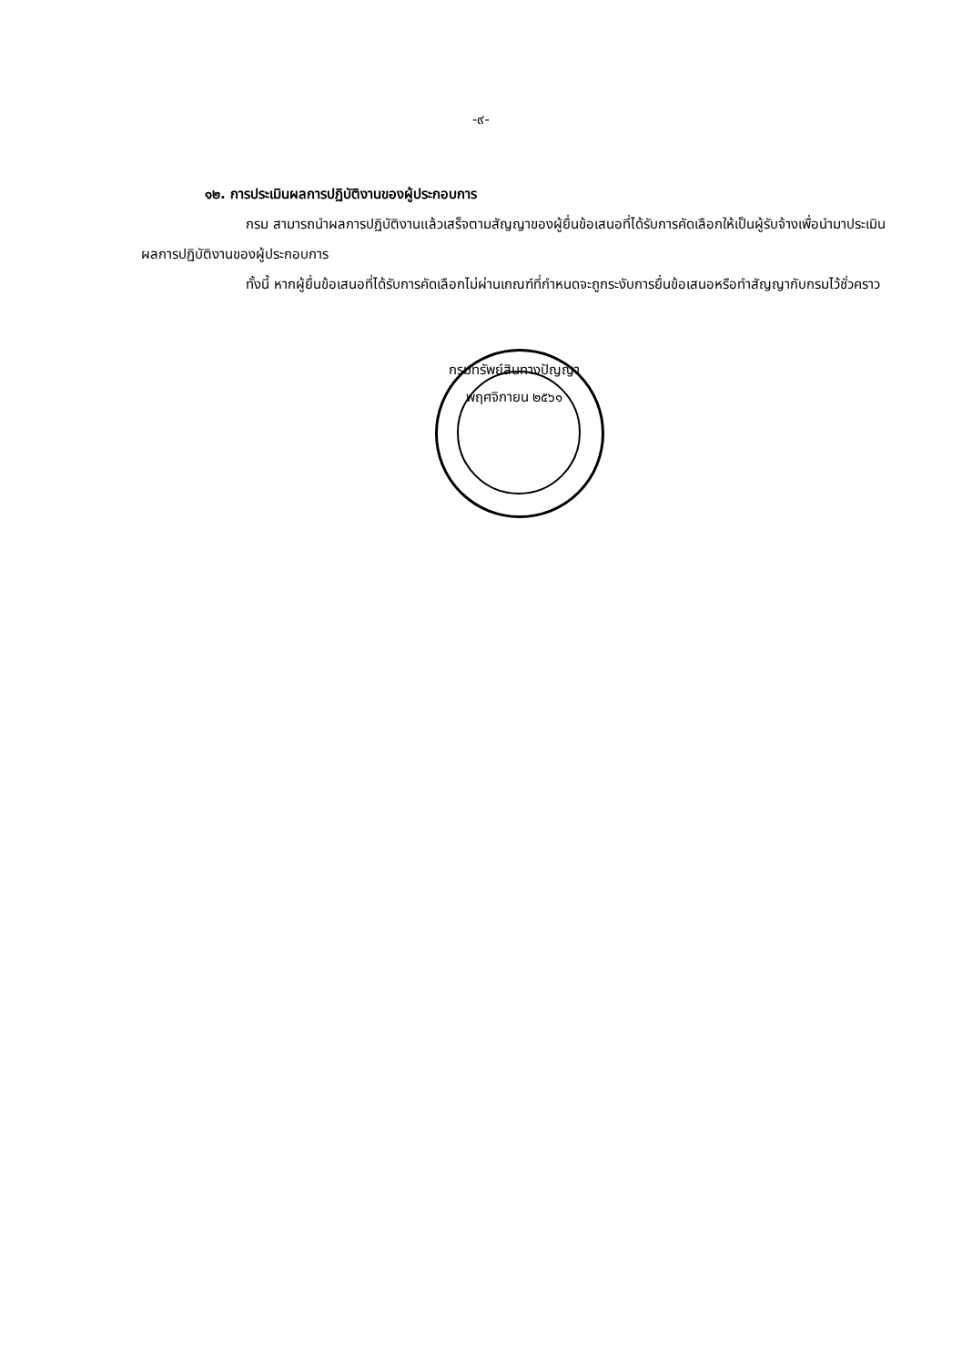-๙-
๑๒. การประเมินผลการปฏิบัติงานของผู้ประกอบการ
กรม สามารถนำผลการปฏิบัติงานแล้วเสร็จตามสัญญาของผู้ยื่นข้อเสนอที่ได้รับการคัดเลือกให้เป็นผู้รับจ้างเพื่อนำมาประเมินผลการปฏิบัติงานของผู้ประกอบการ
ทั้งนี้ หากผู้ยื่นข้อเสนอที่ได้รับการคัดเลือกไม่ผ่านเกณฑ์ที่กำหนดจะถูกระงับการยื่นข้อเสนอหรือทำสัญญากับกรมไว้ชั่วคราว
กรมทรัพย์สินทางปัญญา
พฤศจิกายน ๒๕๖๑